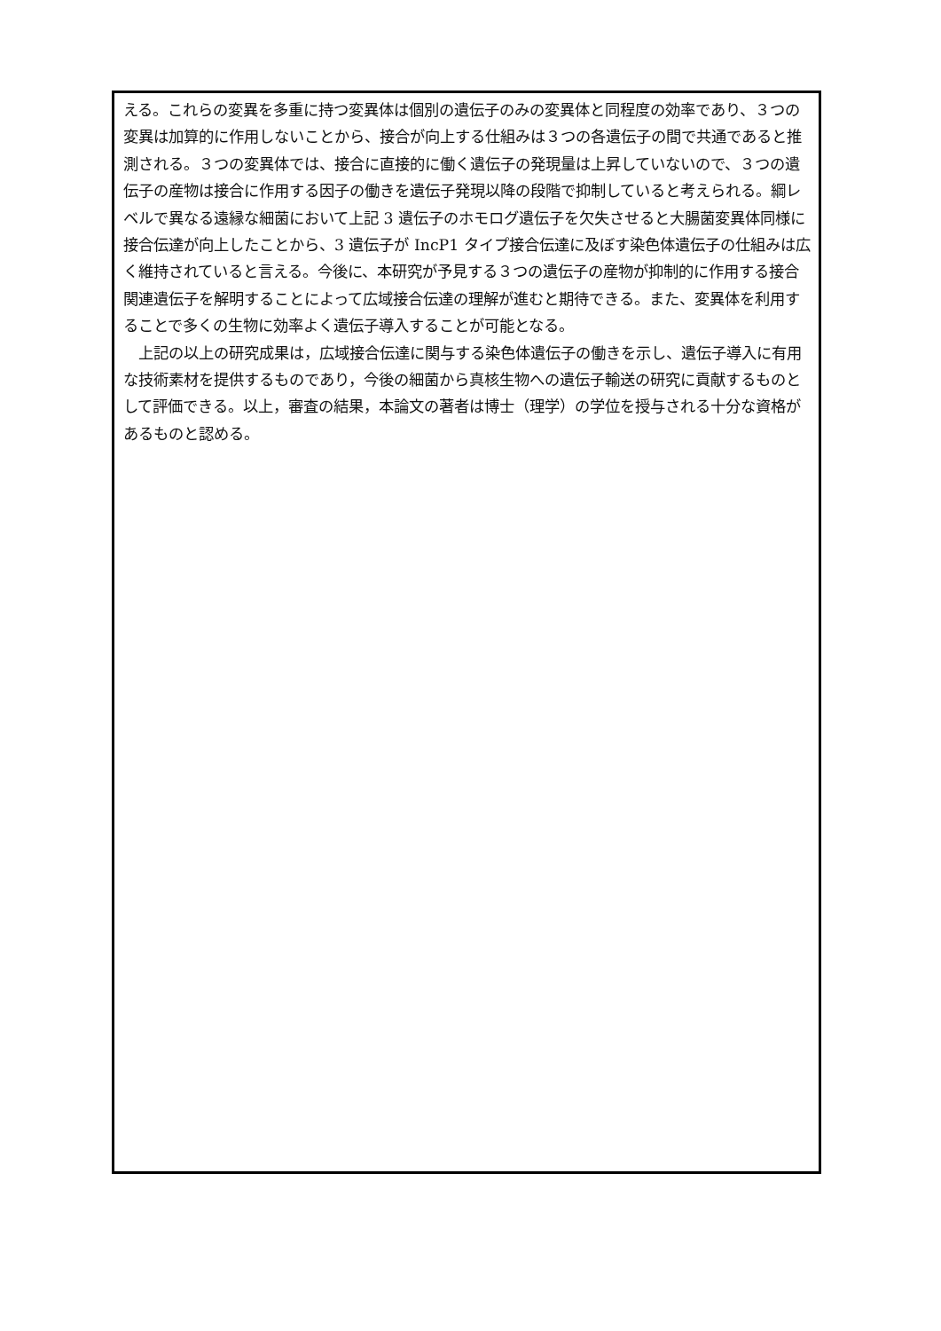える。これらの変異を多重に持つ変異体は個別の遺伝子のみの変異体と同程度の効率であり、３つの変異は加算的に作用しないことから、接合が向上する仕組みは３つの各遺伝子の間で共通であると推測される。３つの変異体では、接合に直接的に働く遺伝子の発現量は上昇していないので、３つの遺伝子の産物は接合に作用する因子の働きを遺伝子発現以降の段階で抑制していると考えられる。綱レベルで異なる遠縁な細菌において上記 3 遺伝子のホモログ遺伝子を欠失させると大腸菌変異体同様に接合伝達が向上したことから、3 遺伝子が IncP1 タイプ接合伝達に及ぼす染色体遺伝子の仕組みは広く維持されていると言える。今後に、本研究が予見する３つの遺伝子の産物が抑制的に作用する接合関連遺伝子を解明することによって広域接合伝達の理解が進むと期待できる。また、変異体を利用することで多くの生物に効率よく遺伝子導入することが可能となる。
　上記の以上の研究成果は，広域接合伝達に関与する染色体遺伝子の働きを示し、遺伝子導入に有用な技術素材を提供するものであり，今後の細菌から真核生物への遺伝子輸送の研究に貢献するものとして評価できる。以上，審査の結果，本論文の著者は博士（理学）の学位を授与される十分な資格があるものと認める。